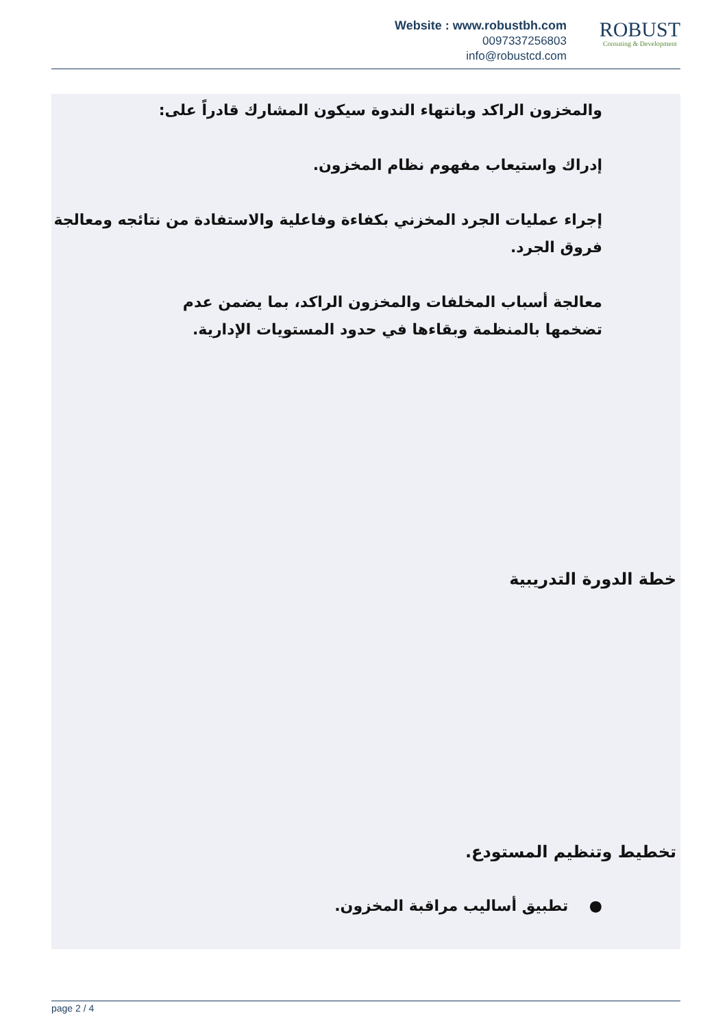Website : www.robustbh.com
0097337256803
info@robustcd.com
ROBUST
Consuting & Development
والمخزون الراكد وبانتهاء الندوة سيكون المشارك قادراً على:
إدراك واستيعاب مفهوم نظام المخزون.
إجراء عمليات الجرد المخزني بكفاءة وفاعلية والاستفادة من نتائجه ومعالجة فروق الجرد.
معالجة أسباب المخلفات والمخزون الراكد، بما يضمن عدم تضخمها بالمنظمة وبقاءها في حدود المستويات الإدارية.
خطة الدورة التدريبية
تخطيط وتنظيم المستودع.
● تطبيق أساليب مراقبة المخزون.
page 2 / 4